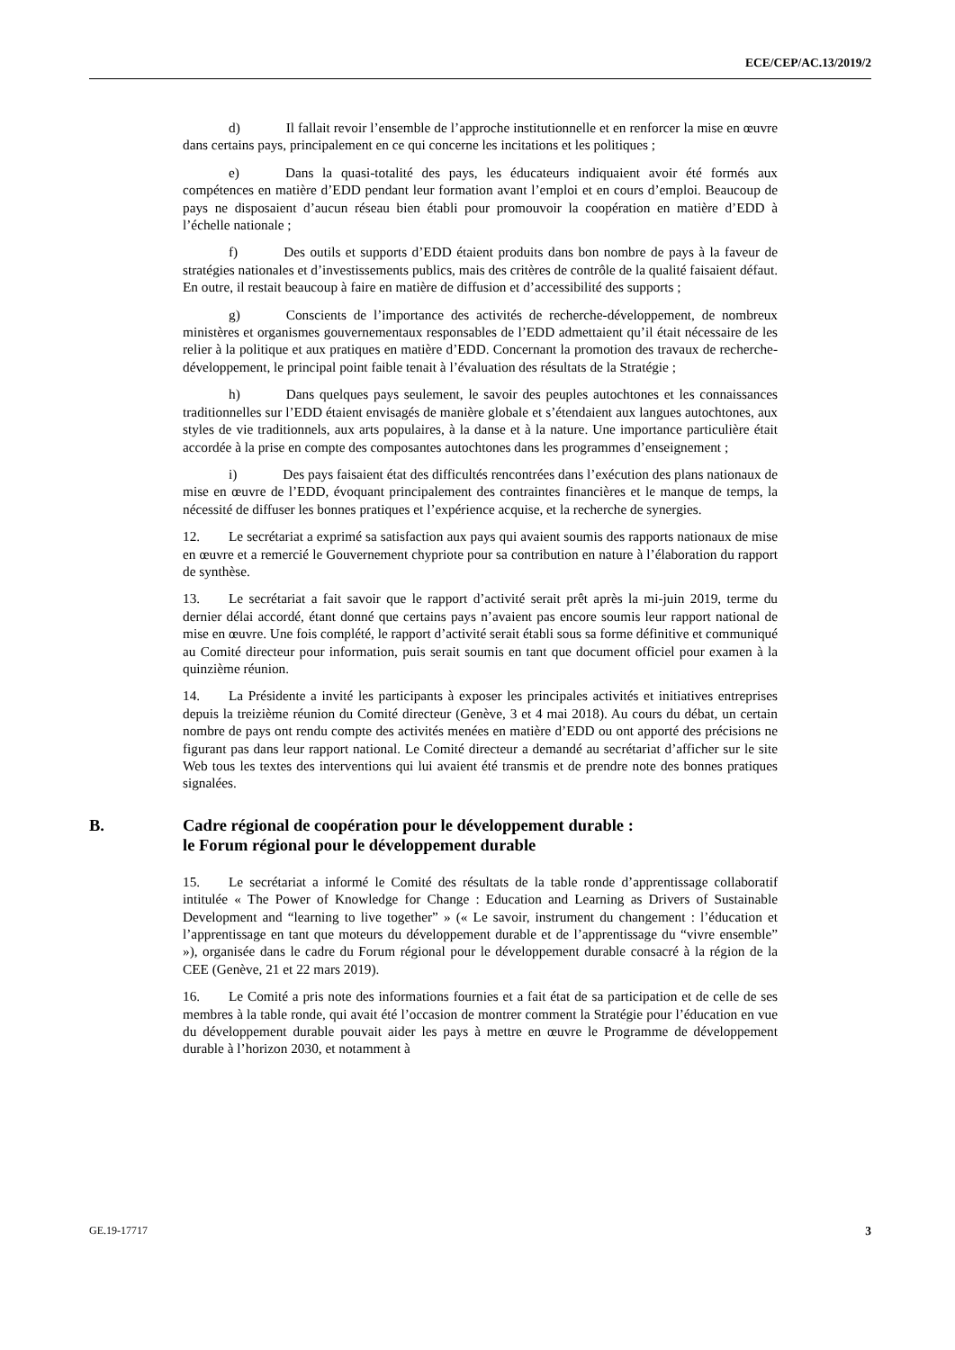ECE/CEP/AC.13/2019/2
d) Il fallait revoir l’ensemble de l’approche institutionnelle et en renforcer la mise en œuvre dans certains pays, principalement en ce qui concerne les incitations et les politiques ;
e) Dans la quasi-totalité des pays, les éducateurs indiquaient avoir été formés aux compétences en matière d’EDD pendant leur formation avant l’emploi et en cours d’emploi. Beaucoup de pays ne disposaient d’aucun réseau bien établi pour promouvoir la coopération en matière d’EDD à l’échelle nationale ;
f) Des outils et supports d’EDD étaient produits dans bon nombre de pays à la faveur de stratégies nationales et d’investissements publics, mais des critères de contrôle de la qualité faisaient défaut. En outre, il restait beaucoup à faire en matière de diffusion et d’accessibilité des supports ;
g) Conscients de l’importance des activités de recherche-développement, de nombreux ministères et organismes gouvernementaux responsables de l’EDD admettaient qu’il était nécessaire de les relier à la politique et aux pratiques en matière d’EDD. Concernant la promotion des travaux de recherche-développement, le principal point faible tenait à l’évaluation des résultats de la Stratégie ;
h) Dans quelques pays seulement, le savoir des peuples autochtones et les connaissances traditionnelles sur l’EDD étaient envisagés de manière globale et s’étendaient aux langues autochtones, aux styles de vie traditionnels, aux arts populaires, à la danse et à la nature. Une importance particulière était accordée à la prise en compte des composantes autochtones dans les programmes d’enseignement ;
i) Des pays faisaient état des difficultés rencontrées dans l’exécution des plans nationaux de mise en œuvre de l’EDD, évoquant principalement des contraintes financières et le manque de temps, la nécessité de diffuser les bonnes pratiques et l’expérience acquise, et la recherche de synergies.
12. Le secrétariat a exprimé sa satisfaction aux pays qui avaient soumis des rapports nationaux de mise en œuvre et a remercié le Gouvernement chypriote pour sa contribution en nature à l’élaboration du rapport de synthèse.
13. Le secrétariat a fait savoir que le rapport d’activité serait prêt après la mi-juin 2019, terme du dernier délai accordé, étant donné que certains pays n’avaient pas encore soumis leur rapport national de mise en œuvre. Une fois complété, le rapport d’activité serait établi sous sa forme définitive et communiqué au Comité directeur pour information, puis serait soumis en tant que document officiel pour examen à la quinzième réunion.
14. La Présidente a invité les participants à exposer les principales activités et initiatives entreprises depuis la treizième réunion du Comité directeur (Genève, 3 et 4 mai 2018). Au cours du débat, un certain nombre de pays ont rendu compte des activités menées en matière d’EDD ou ont apporté des précisions ne figurant pas dans leur rapport national. Le Comité directeur a demandé au secrétariat d’afficher sur le site Web tous les textes des interventions qui lui avaient été transmis et de prendre note des bonnes pratiques signalées.
B. Cadre régional de coopération pour le développement durable :
le Forum régional pour le développement durable
15. Le secrétariat a informé le Comité des résultats de la table ronde d’apprentissage collaboratif intitulée « The Power of Knowledge for Change : Education and Learning as Drivers of Sustainable Development and “learning to live together” » (« Le savoir, instrument du changement : l’éducation et l’apprentissage en tant que moteurs du développement durable et de l’apprentissage du “vivre ensemble” »), organisée dans le cadre du Forum régional pour le développement durable consacré à la région de la CEE (Genève, 21 et 22 mars 2019).
16. Le Comité a pris note des informations fournies et a fait état de sa participation et de celle de ses membres à la table ronde, qui avait été l’occasion de montrer comment la Stratégie pour l’éducation en vue du développement durable pouvait aider les pays à mettre en œuvre le Programme de développement durable à l’horizon 2030, et notamment à
GE.19-17717 3